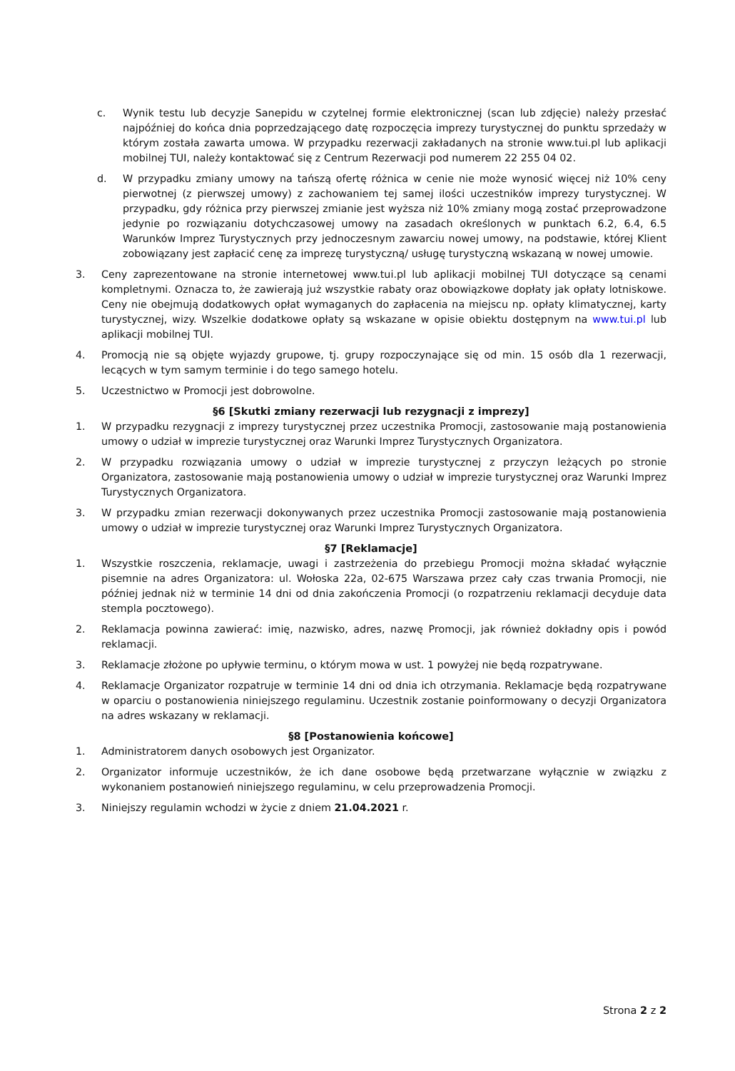c. Wynik testu lub decyzje Sanepidu w czytelnej formie elektronicznej (scan lub zdjęcie) należy przesłać najpóźniej do końca dnia poprzedzającego datę rozpoczęcia imprezy turystycznej do punktu sprzedaży w którym została zawarta umowa. W przypadku rezerwacji zakładanych na stronie www.tui.pl lub aplikacji mobilnej TUI, należy kontaktować się z Centrum Rezerwacji pod numerem 22 255 04 02.
d. W przypadku zmiany umowy na tańszą ofertę różnica w cenie nie może wynosić więcej niż 10% ceny pierwotnej (z pierwszej umowy) z zachowaniem tej samej ilości uczestników imprezy turystycznej. W przypadku, gdy różnica przy pierwszej zmianie jest wyższa niż 10% zmiany mogą zostać przeprowadzone jedynie po rozwiązaniu dotychczasowej umowy na zasadach określonych w punktach 6.2, 6.4, 6.5 Warunków Imprez Turystycznych przy jednoczesnym zawarciu nowej umowy, na podstawie, której Klient zobowiązany jest zapłacić cenę za imprezę turystyczną/ usługę turystyczną wskazaną w nowej umowie.
3. Ceny zaprezentowane na stronie internetowej www.tui.pl lub aplikacji mobilnej TUI dotyczące są cenami kompletnymi. Oznacza to, że zawierają już wszystkie rabaty oraz obowiązkowe dopłaty jak opłaty lotniskowe. Ceny nie obejmują dodatkowych opłat wymaganych do zapłacenia na miejscu np. opłaty klimatycznej, karty turystycznej, wizy. Wszelkie dodatkowe opłaty są wskazane w opisie obiektu dostępnym na www.tui.pl lub aplikacji mobilnej TUI.
4. Promocją nie są objęte wyjazdy grupowe, tj. grupy rozpoczynające się od min. 15 osób dla 1 rezerwacji, lecących w tym samym terminie i do tego samego hotelu.
5. Uczestnictwo w Promocji jest dobrowolne.
§6 [Skutki zmiany rezerwacji lub rezygnacji z imprezy]
1. W przypadku rezygnacji z imprezy turystycznej przez uczestnika Promocji, zastosowanie mają postanowienia umowy o udział w imprezie turystycznej oraz Warunki Imprez Turystycznych Organizatora.
2. W przypadku rozwiązania umowy o udział w imprezie turystycznej z przyczyn leżących po stronie Organizatora, zastosowanie mają postanowienia umowy o udział w imprezie turystycznej oraz Warunki Imprez Turystycznych Organizatora.
3. W przypadku zmian rezerwacji dokonywanych przez uczestnika Promocji zastosowanie mają postanowienia umowy o udział w imprezie turystycznej oraz Warunki Imprez Turystycznych Organizatora.
§7 [Reklamacje]
1. Wszystkie roszczenia, reklamacje, uwagi i zastrzeżenia do przebiegu Promocji można składać wyłącznie pisemnie na adres Organizatora: ul. Wołoska 22a, 02-675 Warszawa przez cały czas trwania Promocji, nie później jednak niż w terminie 14 dni od dnia zakończenia Promocji (o rozpatrzeniu reklamacji decyduje data stempla pocztowego).
2. Reklamacja powinna zawierać: imię, nazwisko, adres, nazwę Promocji, jak również dokładny opis i powód reklamacji.
3. Reklamacje złożone po upływie terminu, o którym mowa w ust. 1 powyżej nie będą rozpatrywane.
4. Reklamacje Organizator rozpatruje w terminie 14 dni od dnia ich otrzymania. Reklamacje będą rozpatrywane w oparciu o postanowienia niniejszego regulaminu. Uczestnik zostanie poinformowany o decyzji Organizatora na adres wskazany w reklamacji.
§8 [Postanowienia końcowe]
1. Administratorem danych osobowych jest Organizator.
2. Organizator informuje uczestników, że ich dane osobowe będą przetwarzane wyłącznie w związku z wykonaniem postanowień niniejszego regulaminu, w celu przeprowadzenia Promocji.
3. Niniejszy regulamin wchodzi w życie z dniem 21.04.2021 r.
Strona 2 z 2